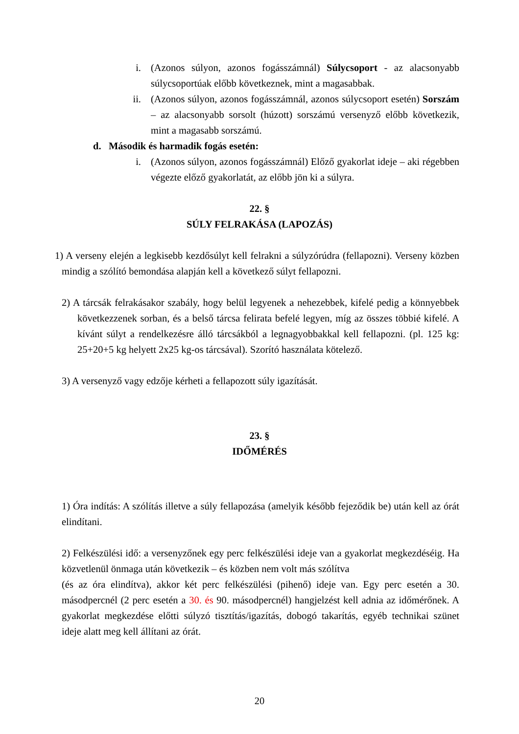i. (Azonos súlyon, azonos fogásszámnál) Súlycsoport - az alacsonyabb súlycsoportúak előbb következnek, mint a magasabbak.
ii. (Azonos súlyon, azonos fogásszámnál, azonos súlycsoport esetén) Sorszám – az alacsonyabb sorsolt (húzott) sorszámú versenyző előbb következik, mint a magasabb sorszámú.
d. Második és harmadik fogás esetén:
i. (Azonos súlyon, azonos fogásszámnál) Előző gyakorlat ideje – aki régebben végezte előző gyakorlatát, az előbb jön ki a súlyra.
22. §
SÚLY FELRAKÁSA (LAPOZÁS)
1) A verseny elején a legkisebb kezdősúlyt kell felrakni a súlyzórúdra (fellapozni). Verseny közben mindig a szólító bemondása alapján kell a következő súlyt fellapozni.
2) A tárcsák felrakásakor szabály, hogy belül legyenek a nehezebbek, kifelé pedig a könnyebbek következzenek sorban, és a belső tárcsa felirata befelé legyen, míg az összes többié kifelé. A kívánt súlyt a rendelkezésre álló tárcsákból a legnagyobbakkal kell fellapozni. (pl. 125 kg: 25+20+5 kg helyett 2x25 kg-os tárcsával). Szorító használata kötelező.
3) A versenyző vagy edzője kérheti a fellapozott súly igazítását.
23. §
IDŐMÉRÉS
1) Óra indítás: A szólítás illetve a súly fellapozása (amelyik később fejeződik be) után kell az órát elindítani.
2) Felkészülési idő: a versenyzőnek egy perc felkészülési ideje van a gyakorlat megkezdéséig. Ha közvetlenül önmaga után következik – és közben nem volt más szólítva
(és az óra elindítva), akkor két perc felkészülési (pihenő) ideje van. Egy perc esetén a 30. másodpercnél (2 perc esetén a 30. és 90. másodpercnél) hangjelzést kell adnia az időmérőnek. A gyakorlat megkezdése előtti súlyzó tisztítás/igazítás, dobogó takarítás, egyéb technikai szünet ideje alatt meg kell állítani az órát.
20